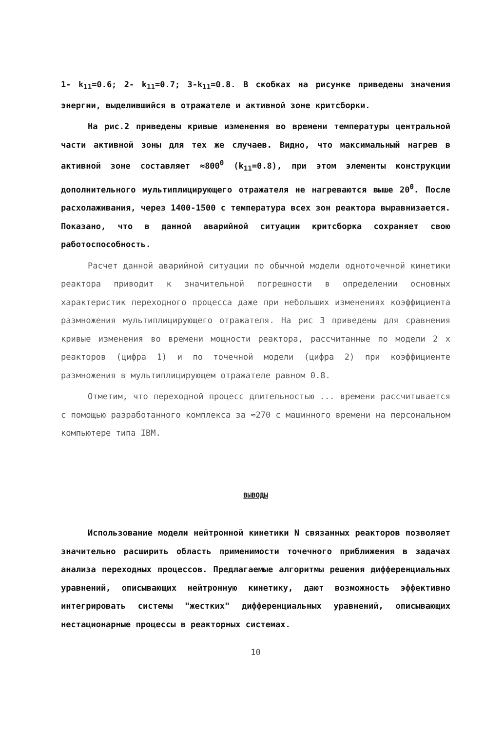1- k<sub>11</sub>=0.6; 2- k<sub>11</sub>=0.7; 3-k<sub>11</sub>=0.8. В скобках на рисунке приведены значения энергии, выделившийся в отражателе и активной зоне критсборки.
На рис.2 приведены кривые изменения во времени температуры центральной части активной зоны для тех же случаев. Видно, что максимальный нагрев в активной зоне составляет ≈800<sup>0</sup> (k<sub>11</sub>=0.8), при этом элементы конструкции дополнительного мультиплицирующего отражателя не нагреваются выше 20<sup>0</sup>. После расхолаживания, через 1400-1500 с температура всех зон реактора выравнизается. Показано, что в данной аварийной ситуации критсборка сохраняет свою работоспособность.
Расчет данной аварийной ситуации по обычной модели одноточечной кинетики реактора приводит к значительной погрешности в определении основных характеристик переходного процесса даже при небольших изменениях коэффициента размножения мультиплицирующего отражателя. На рис 3 приведены для сравнения кривые изменения во времени мощности реактора, рассчитанные по модели 2 х реакторов (цифра 1) и по точечной модели (цифра 2) при коэффициенте размножения в мультиплицирующем отражателе равном 0.8.
Отметим, что переходной процесс длительностью ... времени рассчитывается с помощью разработанного комплекса за ≈270 с машинного времени на персональном компьютере типа IBM.
ВЫВОДЫ
Использование модели нейтронной кинетики N связанных реакторов позволяет значительно расширить область применимости точечного приближения в задачах анализа переходных процессов. Предлагаемые алгоритмы решения дифференциальных уравнений, описывающих нейтронную кинетику, дают возможность эффективно интегрировать системы "жестких" дифференциальных уравнений, описывающих нестационарные процессы в реакторных системах.
10